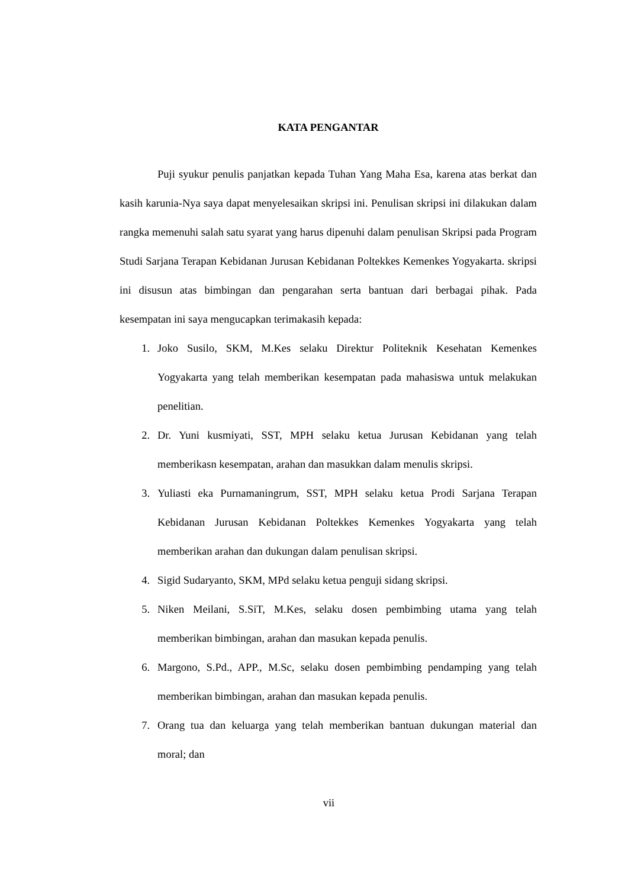KATA PENGANTAR
Puji syukur penulis panjatkan kepada Tuhan Yang Maha Esa, karena atas berkat dan kasih karunia-Nya saya dapat menyelesaikan skripsi ini. Penulisan skripsi ini dilakukan dalam rangka memenuhi salah satu syarat yang harus dipenuhi dalam penulisan Skripsi pada Program Studi Sarjana Terapan Kebidanan Jurusan Kebidanan Poltekkes Kemenkes Yogyakarta. skripsi ini disusun atas bimbingan dan pengarahan serta bantuan dari berbagai pihak. Pada kesempatan ini saya mengucapkan terimakasih kepada:
1. Joko Susilo, SKM, M.Kes selaku Direktur Politeknik Kesehatan Kemenkes Yogyakarta yang telah memberikan kesempatan pada mahasiswa untuk melakukan penelitian.
2. Dr. Yuni kusmiyati, SST, MPH selaku ketua Jurusan Kebidanan yang telah memberikasn kesempatan, arahan dan masukkan dalam menulis skripsi.
3. Yuliasti eka Purnamaningrum, SST, MPH selaku ketua Prodi Sarjana Terapan Kebidanan Jurusan Kebidanan Poltekkes Kemenkes Yogyakarta yang telah memberikan arahan dan dukungan dalam penulisan skripsi.
4. Sigid Sudaryanto, SKM, MPd selaku ketua penguji sidang skripsi.
5. Niken Meilani, S.SiT, M.Kes, selaku dosen pembimbing utama yang telah memberikan bimbingan, arahan dan masukan kepada penulis.
6. Margono, S.Pd., APP., M.Sc, selaku dosen pembimbing pendamping yang telah memberikan bimbingan, arahan dan masukan kepada penulis.
7. Orang tua dan keluarga yang telah memberikan bantuan dukungan material dan moral; dan
vii